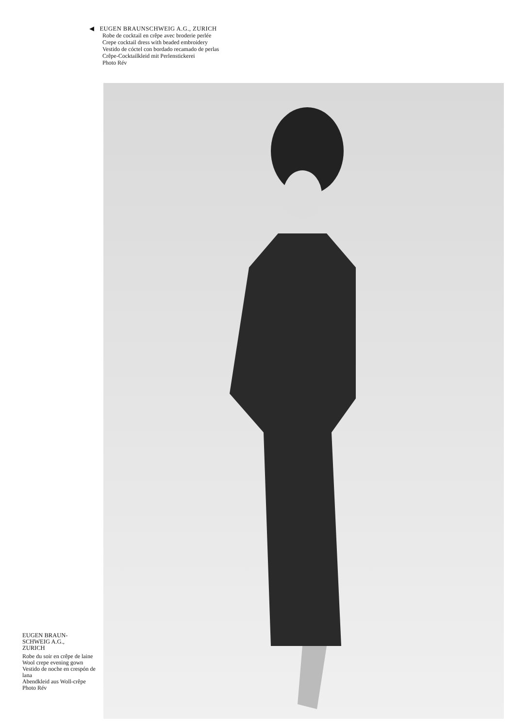◀ EUGEN BRAUNSCHWEIG A.G., ZURICH
Robe de cocktail en crêpe avec broderie perlée
Crepe cocktail dress with beaded embroidery
Vestido de cóctel con bordado recamado de perlas
Crêpe-Cocktailkleid mit Perlenstickerei
Photo Rév
EUGEN BRAUN-
SCHWEIG A.G.,
ZURICH
Robe du soir en crêpe de laine
Wool crepe evening gown
Vestido de noche en crespón de lana
Abendkleid aus Woll-crêpe
Photo Rév